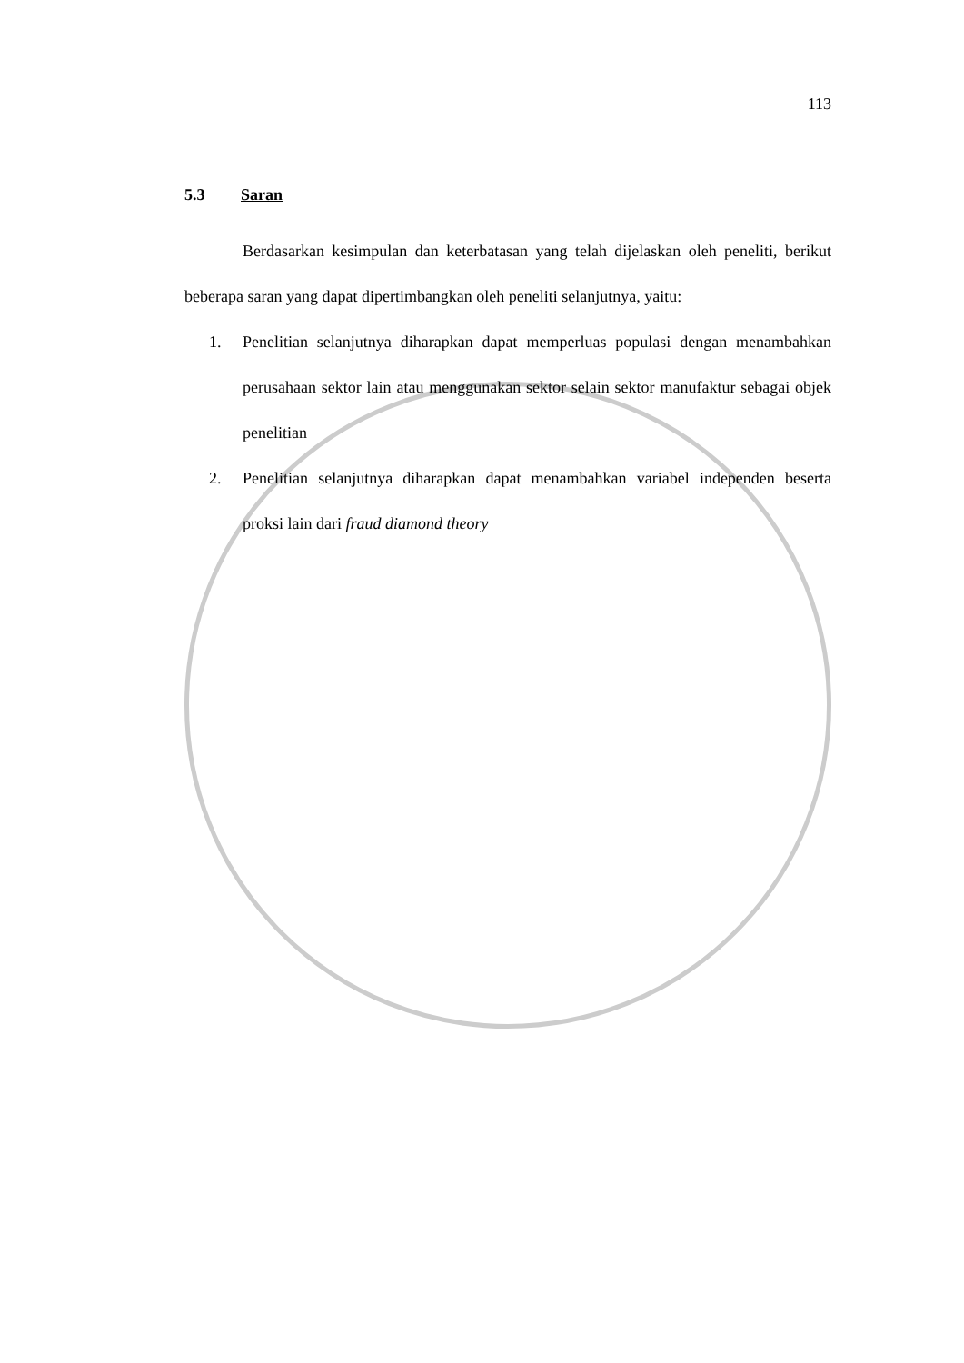113
5.3 Saran
Berdasarkan kesimpulan dan keterbatasan yang telah dijelaskan oleh peneliti, berikut beberapa saran yang dapat dipertimbangkan oleh peneliti selanjutnya, yaitu:
1. Penelitian selanjutnya diharapkan dapat memperluas populasi dengan menambahkan perusahaan sektor lain atau menggunakan sektor selain sektor manufaktur sebagai objek penelitian
2. Penelitian selanjutnya diharapkan dapat menambahkan variabel independen beserta proksi lain dari fraud diamond theory